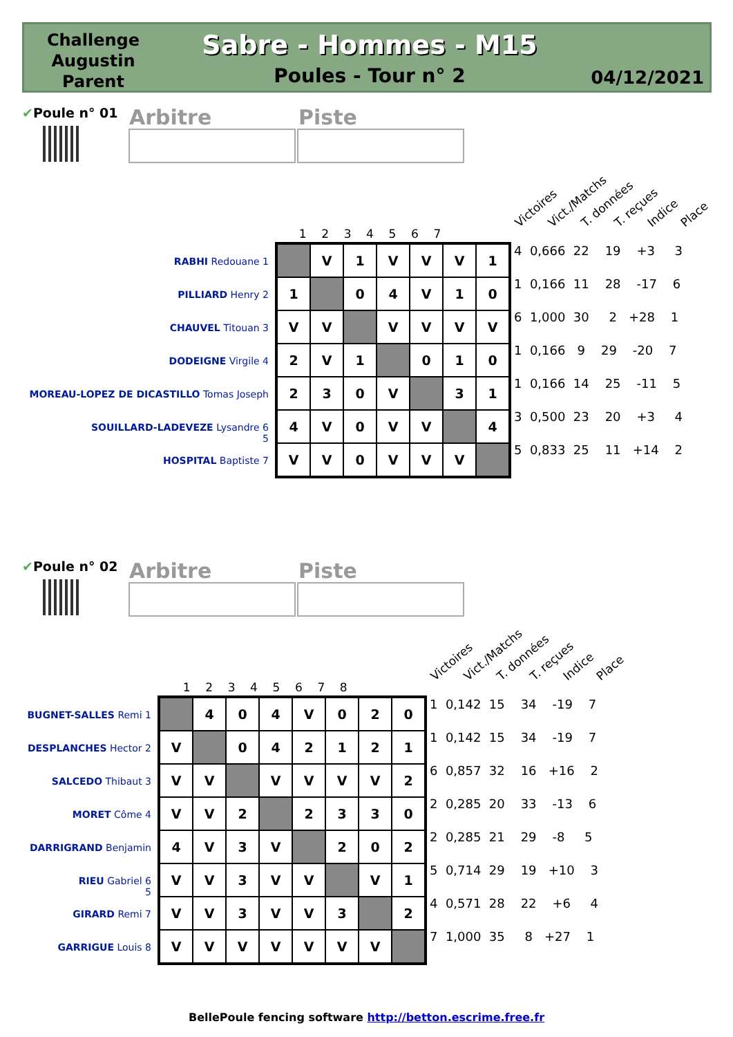Challenge Augustin Parent
Sabre - Hommes - M15
Poules - Tour n° 2 04/12/2021
✔Poule n° 01
Arbitre Piste
Victoires Vict./Matchs T. données T. reçues Indice Place
1 2 3 4 5 6 7
RABHI Redouane 1
PILLIARD Henry 2
CHAUVEL Titouan 3
DODEIGNE Virgile 4
MOREAU-LOPEZ DE DICASTILLO Tomas Joseph 5
SOUILLARD-LADEVEZE Lysandre 6
HOSPITAL Baptiste 7
| | V | 1 | V | V | V | 1 |
| 1 | | 0 | 4 | V | 1 | 0 |
| V | V | | V | V | V | V |
| 2 | V | 1 | | 0 | 1 | 0 |
| 2 | 3 | 0 | V | | 3 | 1 |
| 4 | V | 0 | V | V | | 4 |
| V | V | 0 | V | V | V | |
4 0,666 22 19 +3 3
1 0,166 11 28 -17 6
6 1,000 30 2 +28 1
1 0,166 9 29 -20 7
1 0,166 14 25 -11 5
3 0,500 23 20 +3 4
5 0,833 25 11 +14 2
✔Poule n° 02
Arbitre Piste
Victoires Vict./Matchs T. données T. reçues Indice Place
1 2 3 4 5 6 7 8
BUGNET-SALLES Remi 1
DESPLANCHES Hector 2
SALCEDO Thibaut 3
MORET Côme 4
DARRIGRAND Benjamin 5
RIEU Gabriel 6
GIRARD Remi 7
GARRIGUE Louis 8
| | 4 | 0 | 4 | V | 0 | 2 | 0 |
| V | | 0 | 4 | 2 | 1 | 2 | 1 |
| V | V | | V | V | V | V | 2 |
| V | V | 2 | | 2 | 3 | 3 | 0 |
| 4 | V | 3 | V | | 2 | 0 | 2 |
| V | V | 3 | V | V | | V | 1 |
| V | V | 3 | V | V | 3 | | 2 |
| V | V | V | V | V | V | V | |
1 0,142 15 34 -19 7
1 0,142 15 34 -19 7
6 0,857 32 16 +16 2
2 0,285 20 33 -13 6
2 0,285 21 29 -8 5
5 0,714 29 19 +10 3
4 0,571 28 22 +6 4
7 1,000 35 8 +27 1
BellePoule fencing software http://betton.escrime.free.fr